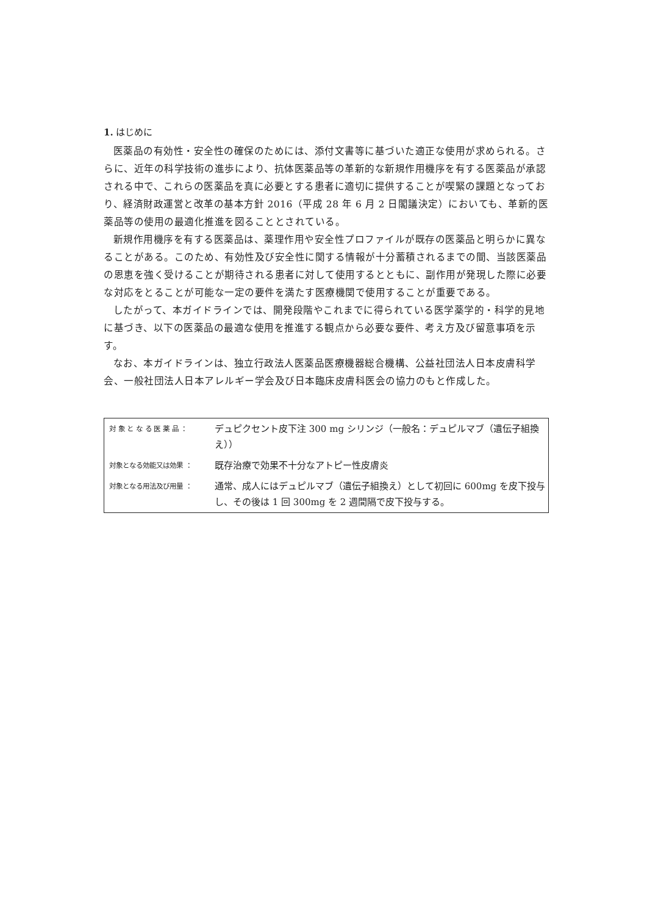1. はじめに
医薬品の有効性・安全性の確保のためには、添付文書等に基づいた適正な使用が求められる。さらに、近年の科学技術の進歩により、抗体医薬品等の革新的な新規作用機序を有する医薬品が承認される中で、これらの医薬品を真に必要とする患者に適切に提供することが喫緊の課題となっており、経済財政運営と改革の基本方針 2016（平成 28 年 6 月 2 日閣議決定）においても、革新的医薬品等の使用の最適化推進を図ることとされている。
新規作用機序を有する医薬品は、薬理作用や安全性プロファイルが既存の医薬品と明らかに異なることがある。このため、有効性及び安全性に関する情報が十分蓄積されるまでの間、当該医薬品の恩恵を強く受けることが期待される患者に対して使用するとともに、副作用が発現した際に必要な対応をとることが可能な一定の要件を満たす医療機関で使用することが重要である。
したがって、本ガイドラインでは、開発段階やこれまでに得られている医学薬学的・科学的見地に基づき、以下の医薬品の最適な使用を推進する観点から必要な要件、考え方及び留意事項を示す。
なお、本ガイドラインは、独立行政法人医薬品医療機器総合機構、公益社団法人日本皮膚科学会、一般社団法人日本アレルギー学会及び日本臨床皮膚科医会の協力のもと作成した。
| 対 象 と な る 医 薬 品 ： | デュピクセント皮下注 300 mg シリンジ（一般名：デュピルマブ（遺伝子組換え）） |
| 対象となる効能又は効果 ： | 既存治療で効果不十分なアトピー性皮膚炎 |
| 対象となる用法及び用量 ： | 通常、成人にはデュピルマブ（遺伝子組換え）として初回に 600mg を皮下投与し、その後は 1 回 300mg を 2 週間隔で皮下投与する。 |